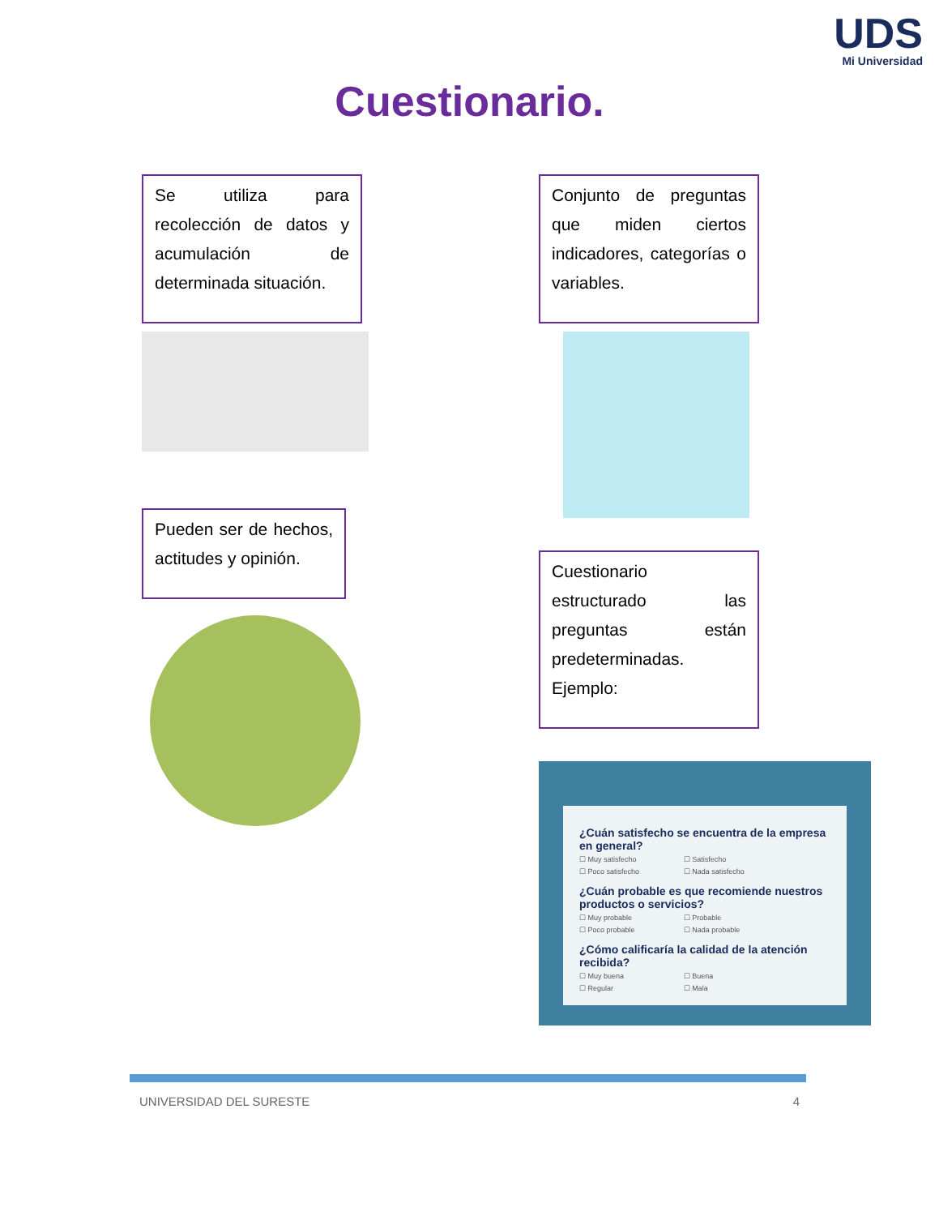UDS
Mi Universidad
Cuestionario.
Se utiliza para recolección de datos y acumulación de determinada situación.
Pueden ser de hechos, actitudes y opinión.
Conjunto de preguntas que miden ciertos indicadores, categorías o variables.
Cuestionario estructurado las preguntas están predeterminadas. Ejemplo:
¿Cuán satisfecho se encuentra de la empresa en general?
☐ Muy satisfecho ☐ Satisfecho
☐ Poco satisfecho ☐ Nada satisfecho
¿Cuán probable es que recomiende nuestros productos o servicios?
☐ Muy probable ☐ Probable
☐ Poco probable ☐ Nada probable
¿Cómo calificaría la calidad de la atención recibida?
☐ Muy buena ☐ Buena
☐ Regular ☐ Mala
UNIVERSIDAD DEL SURESTE 4